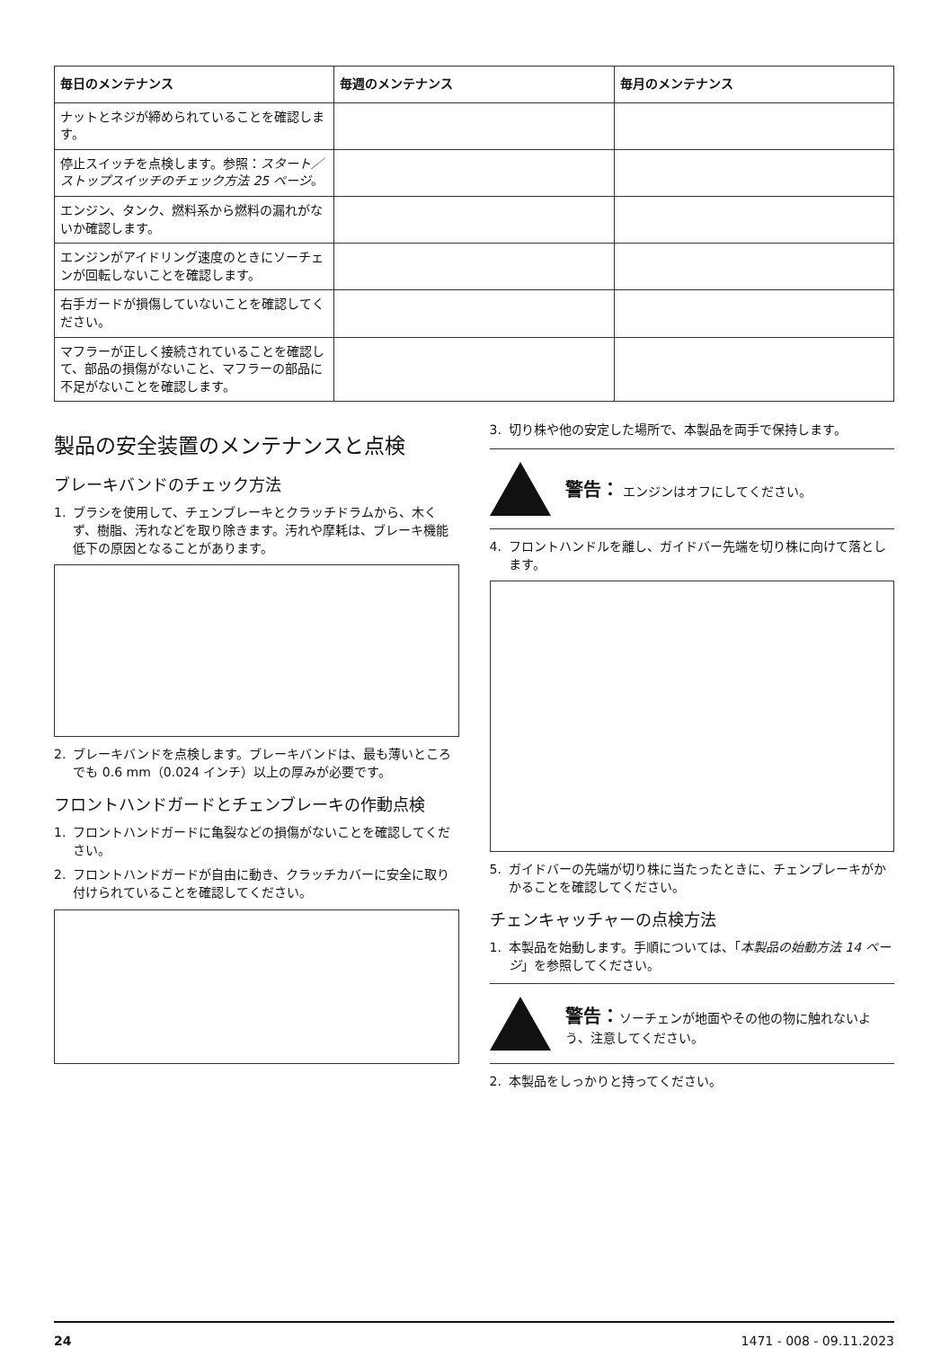| 毎日のメンテナンス | 毎週のメンテナンス | 毎月のメンテナンス |
| --- | --- | --- |
| ナットとネジが締められていることを確認します。 | | |
| 停止スイッチを点検します。参照： スタート／ストップスイッチのチェック方法 25 ページ 。 | | |
| エンジン、タンク、燃料系から燃料の漏れがないか確認します。 | | |
| エンジンがアイドリング速度のときにソーチェンが回転しないことを確認します。 | | |
| 右手ガードが損傷していないことを確認してください。 | | |
| マフラーが正しく接続されていることを確認して、部品の損傷がないこと、マフラーの部品に不足がないことを確認します。 | | |
製品の安全装置のメンテナンスと点検
ブレーキバンドのチェック方法
1. ブラシを使用して、チェンブレーキとクラッチドラムから、木くず、樹脂、汚れなどを取り除きます。汚れや摩耗は、ブレーキ機能低下の原因となることがあります。
2. ブレーキバンドを点検します。ブレーキバンドは、最も薄いところでも 0.6 mm（0.024 インチ）以上の厚みが必要です。
フロントハンドガードとチェンブレーキの作動点検
1. フロントハンドガードに亀裂などの損傷がないことを確認してください。
2. フロントハンドガードが自由に動き、クラッチカバーに安全に取り付けられていることを確認してください。
3. 切り株や他の安定した場所で、本製品を両手で保持します。
警告： エンジンはオフにしてください。
4. フロントハンドルを離し、ガイドバー先端を切り株に向けて落とします。
5. ガイドバーの先端が切り株に当たったときに、チェンブレーキがかかることを確認してください。
チェンキャッチャーの点検方法
1. 本製品を始動します。手順については、「本製品の始動方法 14 ページ」を参照してください。
警告：ソーチェンが地面やその他の物に触れないよう、注意してください。
2. 本製品をしっかりと持ってください。
24 1471 - 008 - 09.11.2023